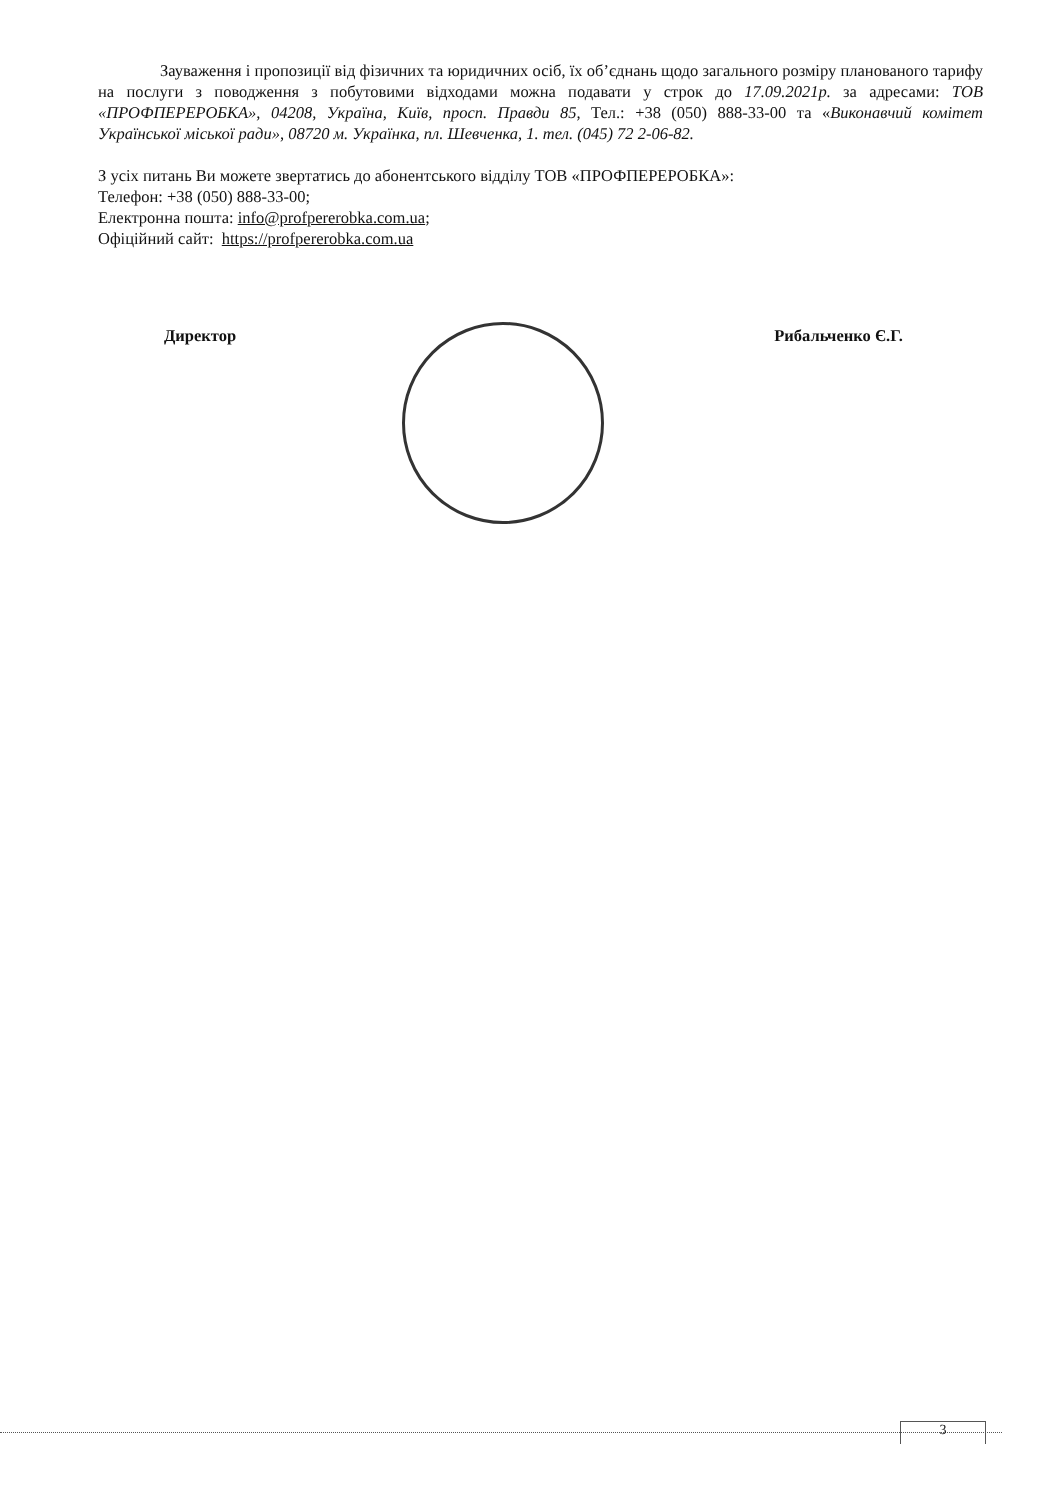Зауваження і пропозиції від фізичних та юридичних осіб, їх об’єднань щодо загального розміру планованого тарифу на послуги з поводження з побутовими відходами можна подавати у строк до 17.09.2021р. за адресами: ТОВ «ПРОФПЕРЕРОБКА», 04208, Україна, Київ, просп. Правди 85, Тел.: +38 (050) 888-33-00 та «Виконавчий комітет Української міської ради», 08720 м. Українка, пл. Шевченка, 1. тел. (045) 72 2-06-82.
З усіх питань Ви можете звертатись до абонентського відділу ТОВ «ПРОФПЕРЕРОБКА»:
Телефон: +38 (050) 888-33-00;
Електронна пошта: info@profpererobka.com.ua;
Офіційний сайт: https://profpererobka.com.ua
Директор Рибальченко Є.Г.
3